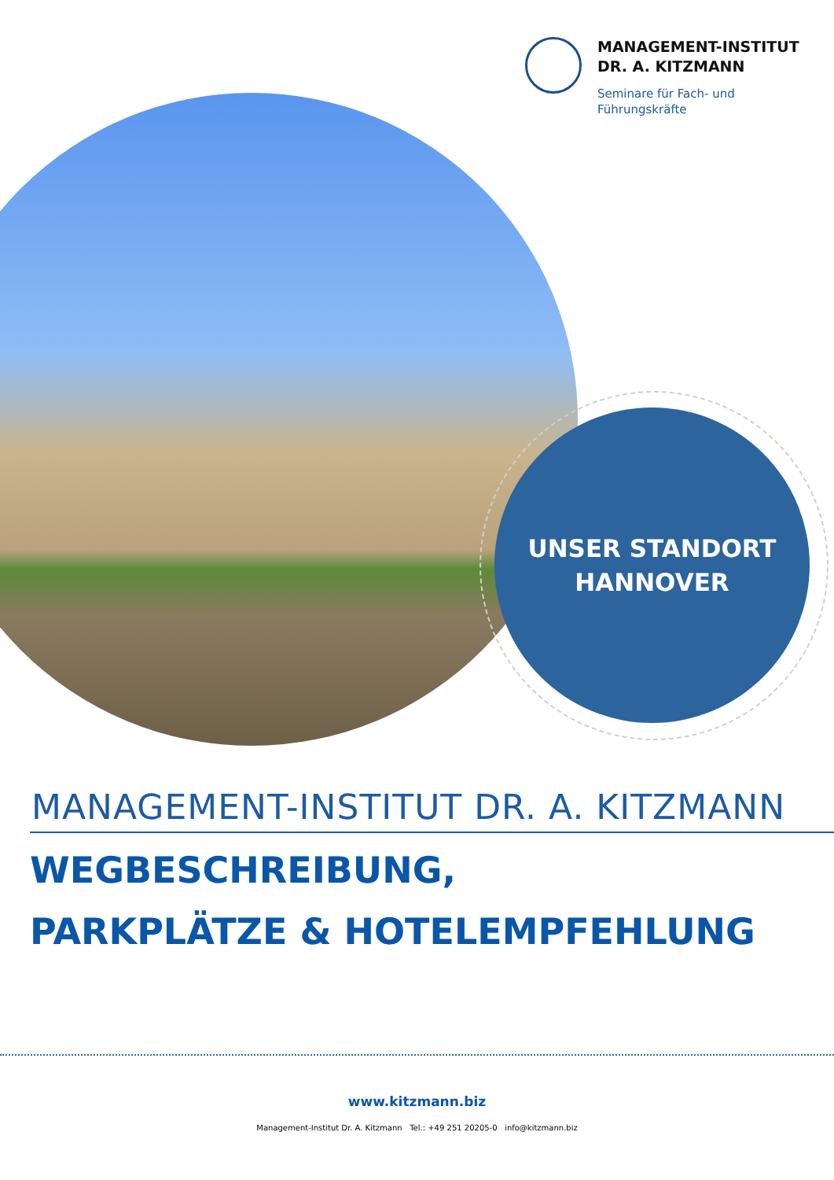MANAGEMENT-INSTITUT
DR. A. KITZMANN
Seminare für Fach- und
Führungskräfte
UNSER STANDORT
HANNOVER
MANAGEMENT-INSTITUT DR. A. KITZMANN
WEGBESCHREIBUNG,
PARKPLÄTZE & HOTELEMPFEHLUNG
www.kitzmann.biz
Management-Institut Dr. A. Kitzmann Tel.: +49 251 20205-0 info@kitzmann.biz